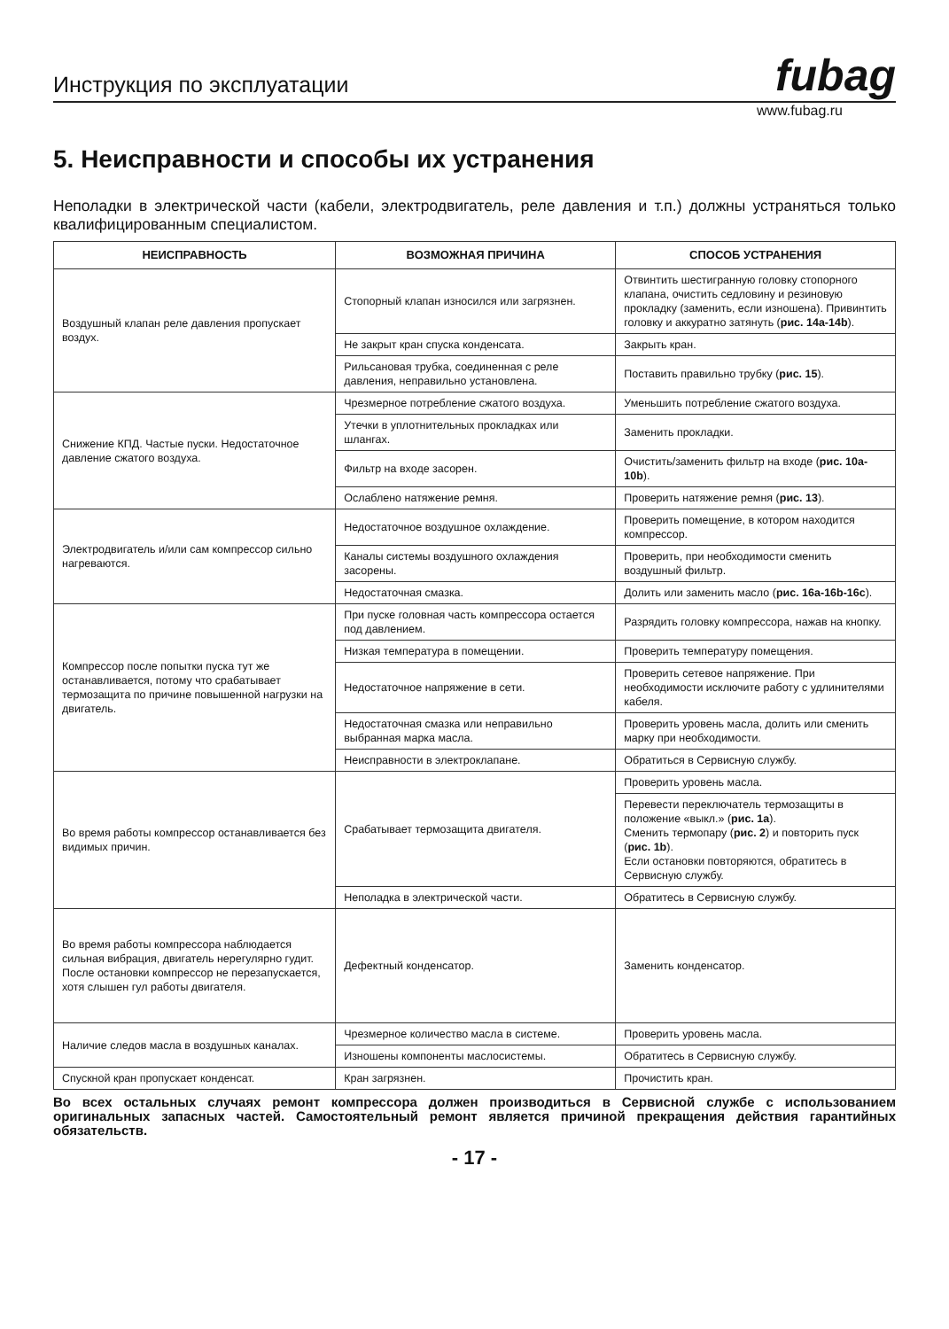Инструкция по эксплуатации fubag
www.fubag.ru
5. Неисправности и способы их устранения
Неполадки в электрической части (кабели, электродвигатель, реле давления и т.п.) должны устраняться только квалифицированным специалистом.
| НЕИСПРАВНОСТЬ | ВОЗМОЖНАЯ ПРИЧИНА | СПОСОБ УСТРАНЕНИЯ |
| --- | --- | --- |
| Воздушный клапан реле давления пропускает воздух. | Стопорный клапан износился или загрязнен. | Отвинтить шестигранную головку стопорного клапана, очистить седловину и резиновую прокладку (заменить, если изношена). Привинтить головку и аккуратно затянуть ( рис. 14a-14b ). |
| | Не закрыт кран спуска конденсата. | Закрыть кран. |
| | Рильсановая трубка, соединенная с реле давления, неправильно установлена. | Поставить правильно трубку ( рис. 15 ). |
| Снижение КПД. Частые пуски. Недостаточное давление сжатого воздуха. | Чрезмерное потребление сжатого воздуха. | Уменьшить потребление сжатого воздуха. |
| | Утечки в уплотнительных прокладках или шлангах. | Заменить прокладки. |
| | Фильтр на входе засорен. | Очистить/заменить фильтр на входе ( рис. 10a-10b ). |
| | Ослаблено натяжение ремня. | Проверить натяжение ремня ( рис. 13 ). |
| Электродвигатель и/или сам компрессор сильно нагреваются. | Недостаточное воздушное охлаждение. | Проверить помещение, в котором находится компрессор. |
| | Каналы системы воздушного охлаждения засорены. | Проверить, при необходимости сменить воздушный фильтр. |
| | Недостаточная смазка. | Долить или заменить масло ( рис. 16a-16b-16c ). |
| Компрессор после попытки пуска тут же останавливается, потому что срабатывает термозащита по причине повышенной нагрузки на двигатель. | При пуске головная часть компрессора остается под давлением. | Разрядить головку компрессора, нажав на кнопку. |
| | Низкая температура в помещении. | Проверить температуру помещения. |
| | Недостаточное напряжение в сети. | Проверить сетевое напряжение. При необходимости исключите работу с удлинителями кабеля. |
| | Недостаточная смазка или неправильно выбранная марка масла. | Проверить уровень масла, долить или сменить марку при необходимости. |
| | Неисправности в электроклапане. | Обратиться в Сервисную службу. |
| Во время работы компрессор останавливается без видимых причин. | Срабатывает термозащита двигателя. | Проверить уровень масла. |
| | | Перевести переключатель термозащиты в положение «выкл.» ( рис. 1a ). Сменить термопару ( рис. 2 ) и повторить пуск ( рис. 1b ). Если остановки повторяются, обратитесь в Сервисную службу. |
| | Неполадка в электрической части. | Обратитесь в Сервисную службу. |
| Во время работы компрессора наблюдается сильная вибрация, двигатель нерегулярно гудит. После остановки компрессор не перезапускается, хотя слышен гул работы двигателя. | Дефектный конденсатор. | Заменить конденсатор. |
| Наличие следов масла в воздушных каналах. | Чрезмерное количество масла в системе. | Проверить уровень масла. |
| | Изношены компоненты маслосистемы. | Обратитесь в Сервисную службу. |
| Спускной кран пропускает конденсат. | Кран загрязнен. | Прочистить кран. |
Во всех остальных случаях ремонт компрессора должен производиться в Сервисной службе с использованием оригинальных запасных частей. Самостоятельный ремонт является причиной прекращения действия гарантийных обязательств.
- 17 -